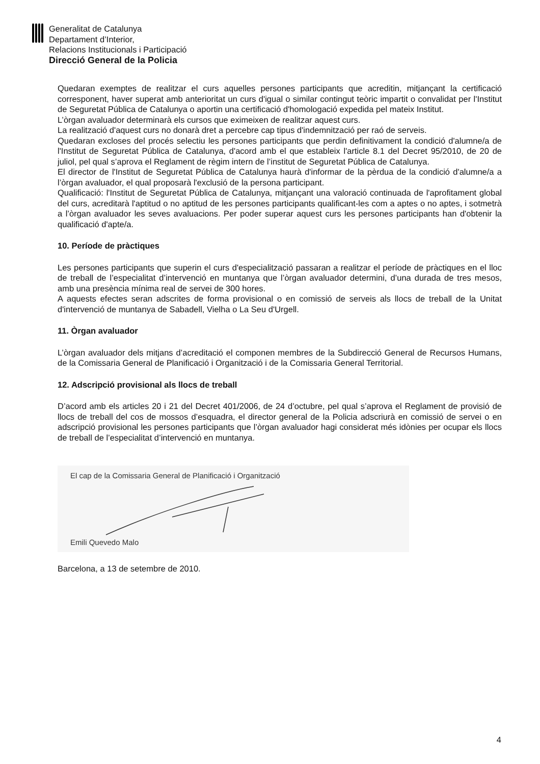Generalitat de Catalunya
Departament d’Interior,
Relacions Institucionals i Participació
Direcció General de la Policia
Quedaran exemptes de realitzar el curs aquelles persones participants que acreditin, mitjançant la certificació corresponent, haver superat amb anterioritat un curs d'igual o similar contingut teòric impartit o convalidat per l'Institut de Seguretat Pública de Catalunya o aportin una certificació d'homologació expedida pel mateix Institut.
L’òrgan avaluador determinarà els cursos que eximeixen de realitzar aquest curs.
La realització d'aquest curs no donarà dret a percebre cap tipus d'indemnització per raó de serveis.
Quedaran excloses del procés selectiu les persones participants que perdin definitivament la condició d'alumne/a de l'Institut de Seguretat Pública de Catalunya, d'acord amb el que estableix l'article 8.1 del Decret 95/2010, de 20 de juliol, pel qual s’aprova el Reglament de règim intern de l’institut de Seguretat Pública de Catalunya.
El director de l'Institut de Seguretat Pública de Catalunya haurà d'informar de la pèrdua de la condició d'alumne/a a l’òrgan avaluador, el qual proposarà l'exclusió de la persona participant.
Qualificació: l'Institut de Seguretat Pública de Catalunya, mitjançant una valoració continuada de l'aprofitament global del curs, acreditarà l'aptitud o no aptitud de les persones participants qualificant-les com a aptes o no aptes, i sotmetrà a l’òrgan avaluador les seves avaluacions. Per poder superar aquest curs les persones participants han d'obtenir la qualificació d'apte/a.
10. Període de pràctiques
Les persones participants que superin el curs d'especialització passaran a realitzar el període de pràctiques en el lloc de treball de l’especialitat d’intervenció en muntanya que l’òrgan avaluador determini, d’una durada de tres mesos, amb una presència mínima real de servei de 300 hores.
A aquests efectes seran adscrites de forma provisional o en comissió de serveis als llocs de treball de la Unitat d'intervenció de muntanya de Sabadell, Vielha o La Seu d'Urgell.
11. Òrgan avaluador
L’òrgan avaluador dels mitjans d’acreditació el componen membres de la Subdirecció General de Recursos Humans, de la Comissaria General de Planificació i Organització i de la Comissaria General Territorial.
12. Adscripció provisional als llocs de treball
D’acord amb els articles 20 i 21 del Decret 401/2006, de 24 d’octubre, pel qual s’aprova el Reglament de provisió de llocs de treball del cos de mossos d’esquadra, el director general de la Policia adscriurà en comissió de servei o en adscripció provisional les persones participants que l’òrgan avaluador hagi considerat més idònies per ocupar els llocs de treball de l’especialitat d’intervenció en muntanya.
El cap de la Comissaria General de Planificació i Organització Emili Quevedo Malo
Barcelona, a 13 de setembre de 2010.
4